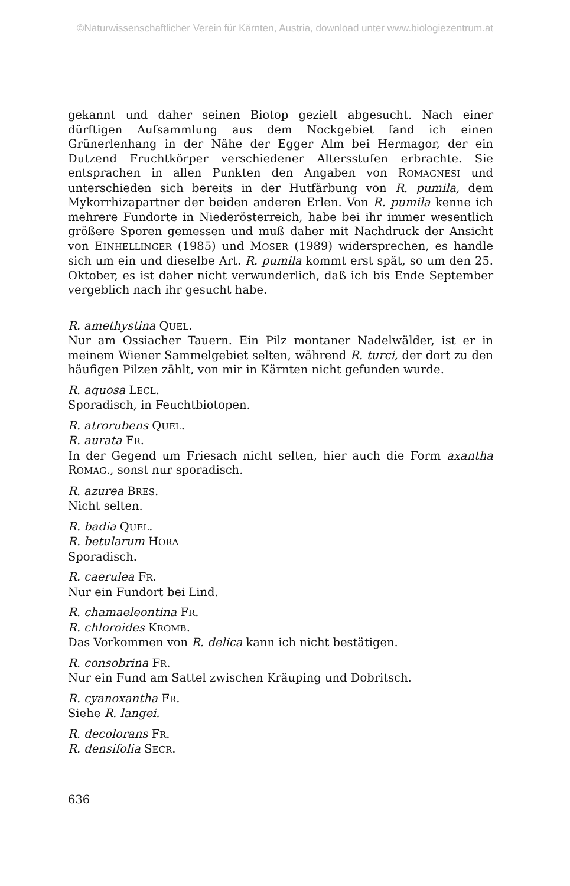©Naturwissenschaftlicher Verein für Kärnten, Austria, download unter www.biologiezentrum.at
gekannt und daher seinen Biotop gezielt abgesucht. Nach einer dürftigen Aufsammlung aus dem Nockgebiet fand ich einen Grünerlenhang in der Nähe der Egger Alm bei Hermagor, der ein Dutzend Fruchtkörper verschiedener Altersstufen erbrachte. Sie entsprachen in allen Punkten den Angaben von ROMAGNESI und unterschieden sich bereits in der Hutfärbung von R. pumila, dem Mykorrhizapartner der beiden anderen Erlen. Von R. pumila kenne ich mehrere Fundorte in Niederösterreich, habe bei ihr immer wesentlich größere Sporen gemessen und muß daher mit Nachdruck der Ansicht von EINHELLINGER (1985) und MOSER (1989) widersprechen, es handle sich um ein und dieselbe Art. R. pumila kommt erst spät, so um den 25. Oktober, es ist daher nicht verwunderlich, daß ich bis Ende September vergeblich nach ihr gesucht habe.
R. amethystina QUEL.
Nur am Ossiacher Tauern. Ein Pilz montaner Nadelwälder, ist er in meinem Wiener Sammelgebiet selten, während R. turci, der dort zu den häufigen Pilzen zählt, von mir in Kärnten nicht gefunden wurde.
R. aquosa LECL.
Sporadisch, in Feuchtbiotopen.
R. atrorubens QUEL.
R. aurata FR.
In der Gegend um Friesach nicht selten, hier auch die Form axantha ROMAG., sonst nur sporadisch.
R. azurea BRES.
Nicht selten.
R. badia QUEL.
R. betularum HORA
Sporadisch.
R. caerulea FR.
Nur ein Fundort bei Lind.
R. chamaeleontina FR.
R. chloroides KROMB.
Das Vorkommen von R. delica kann ich nicht bestätigen.
R. consobrina FR.
Nur ein Fund am Sattel zwischen Kräuping und Dobritsch.
R. cyanoxantha FR.
Siehe R. langei.
R. decolorans FR.
R. densifolia SECR.
636